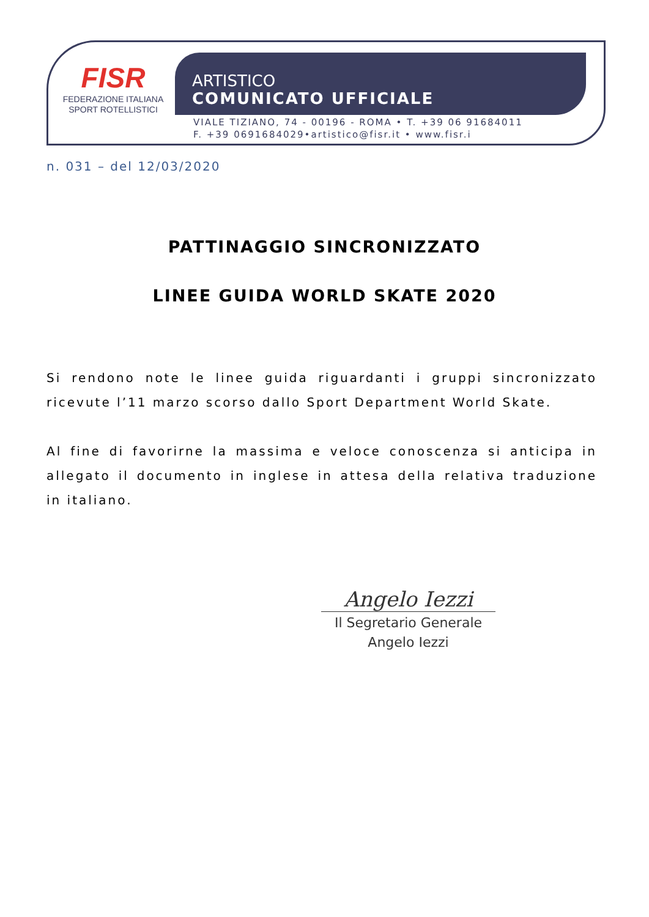FISR
FEDERAZIONE ITALIANA
SPORT ROTELLISTICI
ARTISTICO
COMUNICATO UFFICIALE
VIALE TIZIANO, 74 - 00196 - ROMA • T. +39 06 91684011
F. +39 0691684029•artistico@fisr.it • www.fisr.i
n. 031 – del 12/03/2020
PATTINAGGIO SINCRONIZZATO
LINEE GUIDA WORLD SKATE 2020
Si rendono note le linee guida riguardanti i gruppi sincronizzato ricevute l’11 marzo scorso dallo Sport Department World Skate.
Al fine di favorirne la massima e veloce conoscenza si anticipa in allegato il documento in inglese in attesa della relativa traduzione in italiano.
Angelo Iezzi
Il Segretario Generale
Angelo Iezzi